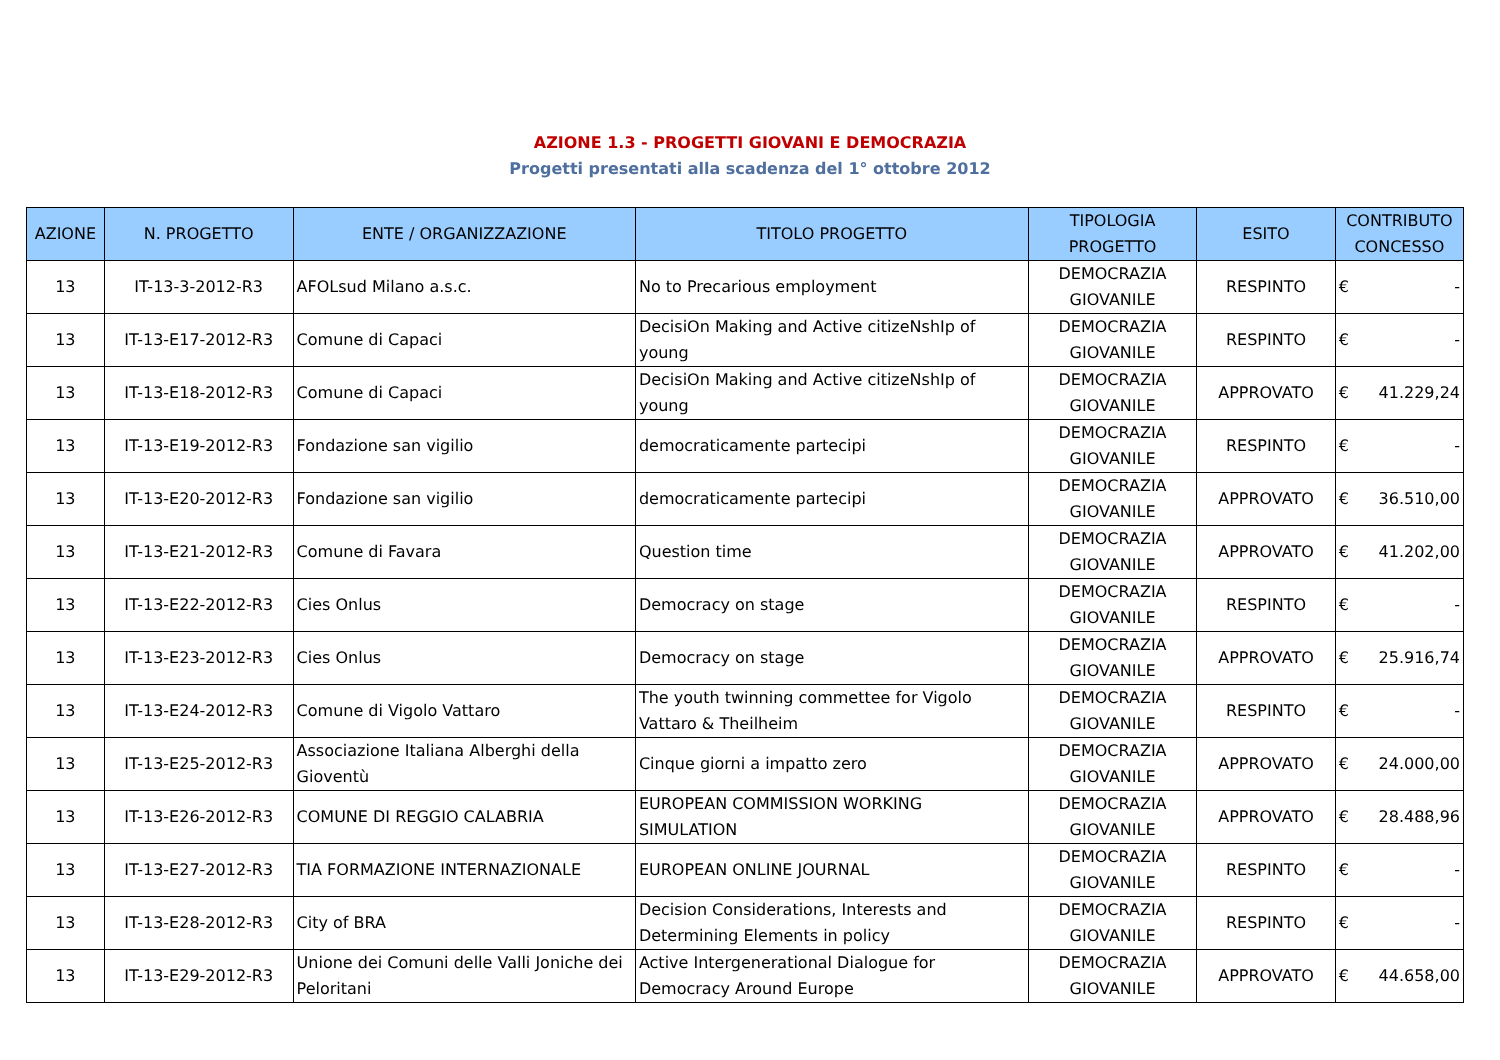AZIONE 1.3 - PROGETTI GIOVANI E DEMOCRAZIA
Progetti presentati alla scadenza del 1° ottobre 2012
| AZIONE | N. PROGETTO | ENTE / ORGANIZZAZIONE | TITOLO PROGETTO | TIPOLOGIA PROGETTO | ESITO | CONTRIBUTO CONCESSO |
| --- | --- | --- | --- | --- | --- | --- |
| 13 | IT-13-3-2012-R3 | AFOLsud Milano a.s.c. | No to Precarious employment | DEMOCRAZIA GIOVANILE | RESPINTO | € - |
| 13 | IT-13-E17-2012-R3 | Comune di Capaci | DecisiOn Making and Active citizeNshIp of young | DEMOCRAZIA GIOVANILE | RESPINTO | € - |
| 13 | IT-13-E18-2012-R3 | Comune di Capaci | DecisiOn Making and Active citizeNshIp of young | DEMOCRAZIA GIOVANILE | APPROVATO | € 41.229,24 |
| 13 | IT-13-E19-2012-R3 | Fondazione san vigilio | democraticamente partecipi | DEMOCRAZIA GIOVANILE | RESPINTO | € - |
| 13 | IT-13-E20-2012-R3 | Fondazione san vigilio | democraticamente partecipi | DEMOCRAZIA GIOVANILE | APPROVATO | € 36.510,00 |
| 13 | IT-13-E21-2012-R3 | Comune di Favara | Question time | DEMOCRAZIA GIOVANILE | APPROVATO | € 41.202,00 |
| 13 | IT-13-E22-2012-R3 | Cies Onlus | Democracy on stage | DEMOCRAZIA GIOVANILE | RESPINTO | € - |
| 13 | IT-13-E23-2012-R3 | Cies Onlus | Democracy on stage | DEMOCRAZIA GIOVANILE | APPROVATO | € 25.916,74 |
| 13 | IT-13-E24-2012-R3 | Comune di Vigolo Vattaro | The youth twinning commettee for Vigolo Vattaro & Theilheim | DEMOCRAZIA GIOVANILE | RESPINTO | € - |
| 13 | IT-13-E25-2012-R3 | Associazione Italiana Alberghi della Gioventù | Cinque giorni a impatto zero | DEMOCRAZIA GIOVANILE | APPROVATO | € 24.000,00 |
| 13 | IT-13-E26-2012-R3 | COMUNE DI REGGIO CALABRIA | EUROPEAN COMMISSION WORKING SIMULATION | DEMOCRAZIA GIOVANILE | APPROVATO | € 28.488,96 |
| 13 | IT-13-E27-2012-R3 | TIA FORMAZIONE INTERNAZIONALE | EUROPEAN ONLINE JOURNAL | DEMOCRAZIA GIOVANILE | RESPINTO | € - |
| 13 | IT-13-E28-2012-R3 | City of BRA | Decision Considerations, Interests and Determining Elements in policy | DEMOCRAZIA GIOVANILE | RESPINTO | € - |
| 13 | IT-13-E29-2012-R3 | Unione dei Comuni delle Valli Joniche dei Peloritani | Active Intergenerational Dialogue for Democracy Around Europe | DEMOCRAZIA GIOVANILE | APPROVATO | € 44.658,00 |